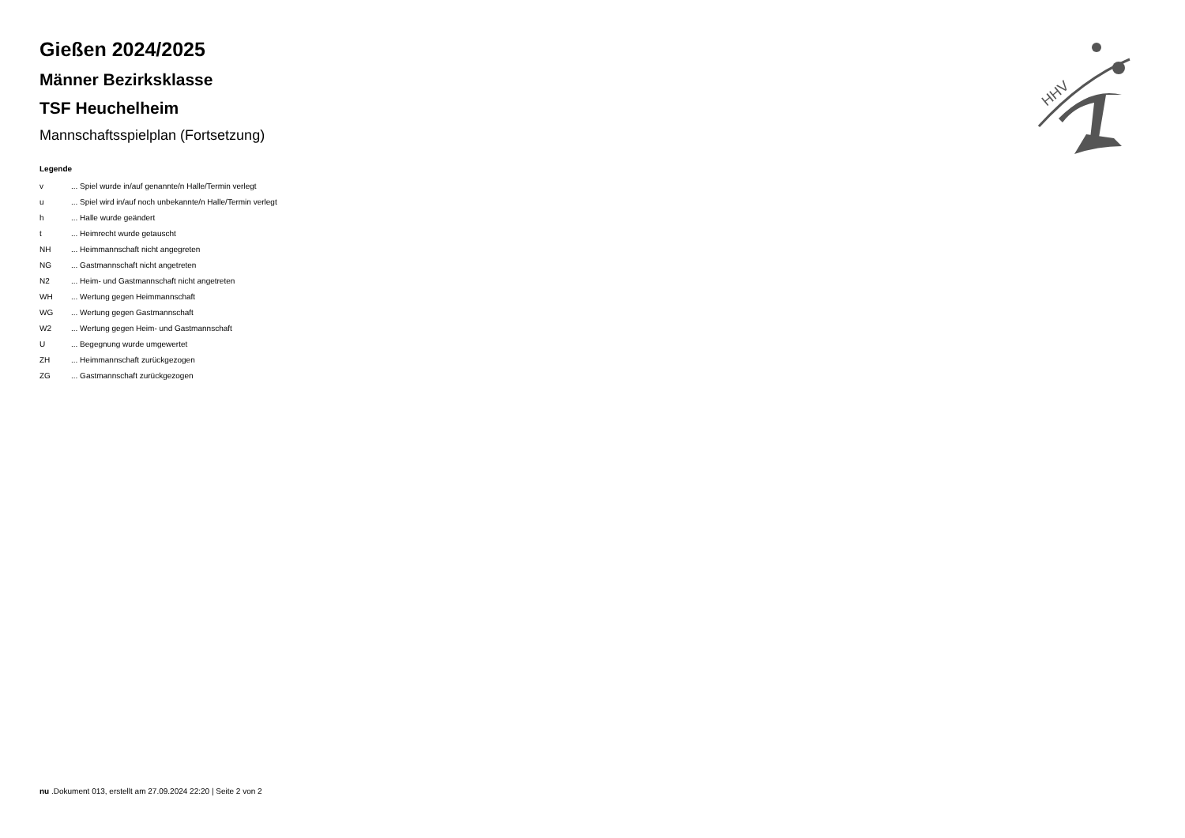HHV
Gießen 2024/2025
Männer Bezirksklasse
TSF Heuchelheim
Mannschaftsspielplan (Fortsetzung)
Legende
| v | ... Spiel wurde in/auf genannte/n Halle/Termin verlegt |
| u | ... Spiel wird in/auf noch unbekannte/n Halle/Termin verlegt |
| h | ... Halle wurde geändert |
| t | ... Heimrecht wurde getauscht |
| NH | ... Heimmannschaft nicht angegreten |
| NG | ... Gastmannschaft nicht angetreten |
| N2 | ... Heim- und Gastmannschaft nicht angetreten |
| WH | ... Wertung gegen Heimmannschaft |
| WG | ... Wertung gegen Gastmannschaft |
| W2 | ... Wertung gegen Heim- und Gastmannschaft |
| U | ... Begegnung wurde umgewertet |
| ZH | ... Heimmannschaft zurückgezogen |
| ZG | ... Gastmannschaft zurückgezogen |
nu .Dokument 013, erstellt am 27.09.2024 22:20 | Seite 2 von 2